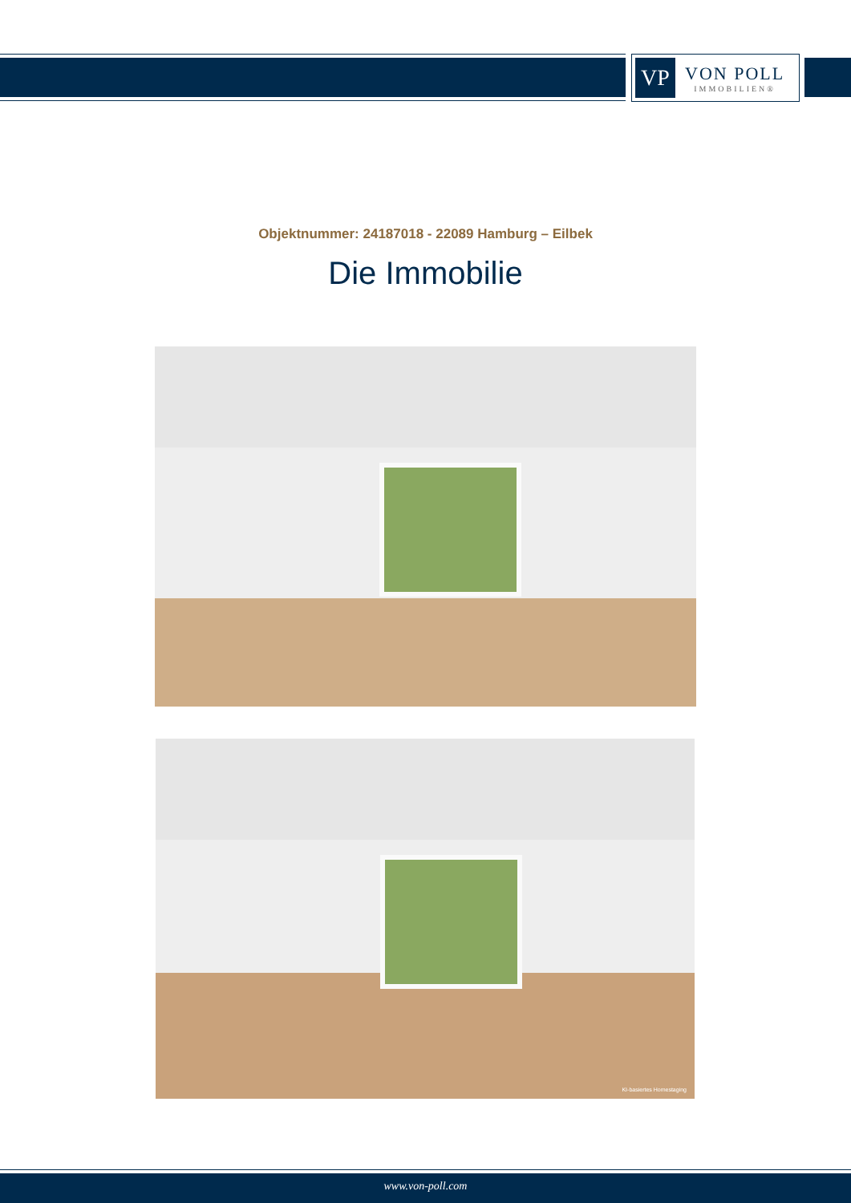VP
VON POLL
IMMOBILIEN®
Objektnummer: 24187018 - 22089 Hamburg – Eilbek
Die Immobilie
KI-basiertes Homestaging
www.von-poll.com